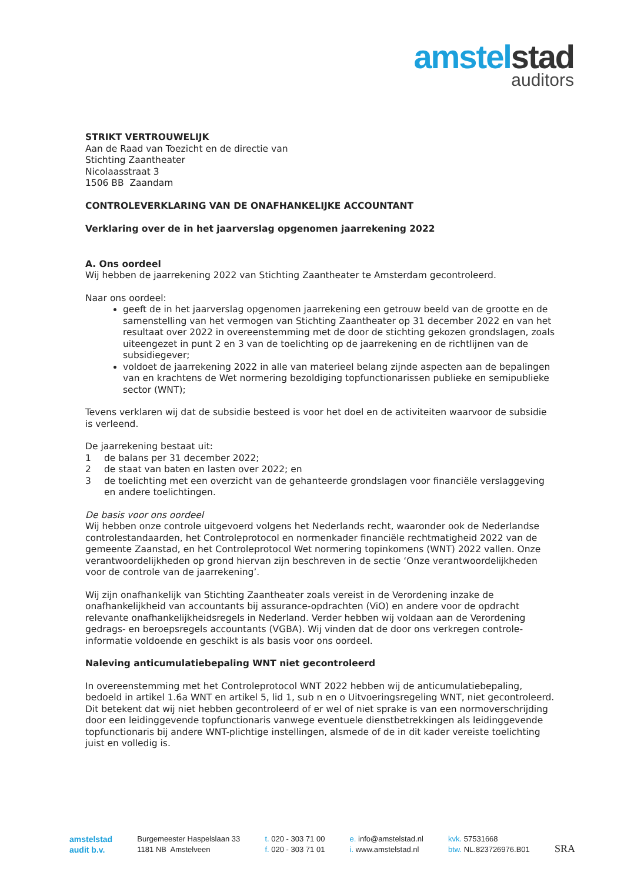amstel stad
auditors
STRIKT VERTROUWELIJK
Aan de Raad van Toezicht en de directie van
Stichting Zaantheater
Nicolaasstraat 3
1506 BB Zaandam
CONTROLEVERKLARING VAN DE ONAFHANKELIJKE ACCOUNTANT
Verklaring over de in het jaarverslag opgenomen jaarrekening 2022
A. Ons oordeel
Wij hebben de jaarrekening 2022 van Stichting Zaantheater te Amsterdam gecontroleerd.
Naar ons oordeel:
geeft de in het jaarverslag opgenomen jaarrekening een getrouw beeld van de grootte en de samenstelling van het vermogen van Stichting Zaantheater op 31 december 2022 en van het resultaat over 2022 in overeenstemming met de door de stichting gekozen grondslagen, zoals uiteengezet in punt 2 en 3 van de toelichting op de jaarrekening en de richtlijnen van de subsidiegever;
voldoet de jaarrekening 2022 in alle van materieel belang zijnde aspecten aan de bepalingen van en krachtens de Wet normering bezoldiging topfunctionarissen publieke en semipublieke sector (WNT);
Tevens verklaren wij dat de subsidie besteed is voor het doel en de activiteiten waarvoor de subsidie is verleend.
De jaarrekening bestaat uit:
1 de balans per 31 december 2022;
2 de staat van baten en lasten over 2022; en
3 de toelichting met een overzicht van de gehanteerde grondslagen voor financiële verslaggeving en andere toelichtingen.
De basis voor ons oordeel
Wij hebben onze controle uitgevoerd volgens het Nederlands recht, waaronder ook de Nederlandse controlestandaarden, het Controleprotocol en normenkader financiële rechtmatigheid 2022 van de gemeente Zaanstad, en het Controleprotocol Wet normering topinkomens (WNT) 2022 vallen. Onze verantwoordelijkheden op grond hiervan zijn beschreven in de sectie ‘Onze verantwoordelijkheden voor de controle van de jaarrekening’.
Wij zijn onafhankelijk van Stichting Zaantheater zoals vereist in de Verordening inzake de onafhankelijkheid van accountants bij assurance-opdrachten (ViO) en andere voor de opdracht relevante onafhankelijkheidsregels in Nederland. Verder hebben wij voldaan aan de Verordening gedrags- en beroepsregels accountants (VGBA). Wij vinden dat de door ons verkregen controle-informatie voldoende en geschikt is als basis voor ons oordeel.
Naleving anticumulatiebepaling WNT niet gecontroleerd
In overeenstemming met het Controleprotocol WNT 2022 hebben wij de anticumulatiebepaling, bedoeld in artikel 1.6a WNT en artikel 5, lid 1, sub n en o Uitvoeringsregeling WNT, niet gecontroleerd. Dit betekent dat wij niet hebben gecontroleerd of er wel of niet sprake is van een normoverschrijding door een leidinggevende topfunctionaris vanwege eventuele dienstbetrekkingen als leidinggevende topfunctionaris bij andere WNT-plichtige instellingen, alsmede of de in dit kader vereiste toelichting juist en volledig is.
amstelstad
audit b.v.
Burgemeester Haspelslaan 33
1181 NB Amstelveen
t. 020 - 303 71 00
f. 020 - 303 71 01
e. info@amstelstad.nl
i. www.amstelstad.nl
kvk. 57531668
btw. NL.823726976.B01
SRA